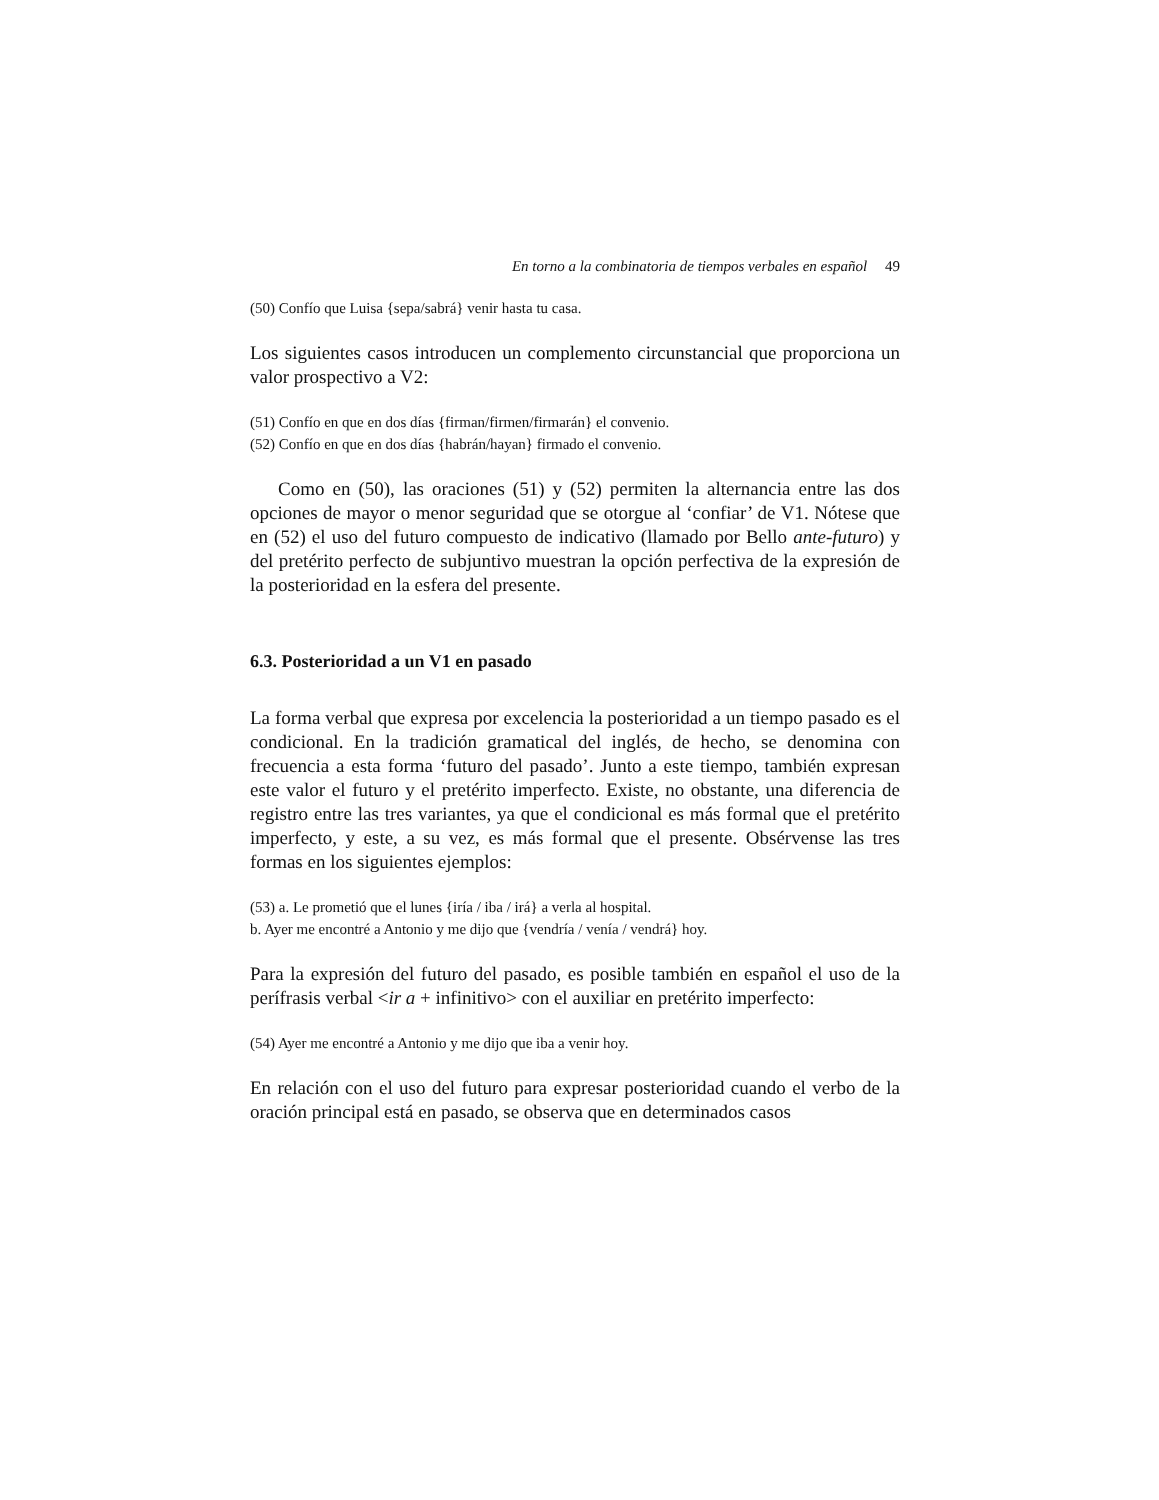En torno a la combinatoria de tiempos verbales en español 49
(50) Confío que Luisa {sepa/sabrá} venir hasta tu casa.
Los siguientes casos introducen un complemento circunstancial que proporciona un valor prospectivo a V2:
(51) Confío en que en dos días {firman/firmen/firmarán} el convenio.
(52) Confío en que en dos días {habrán/hayan} firmado el convenio.
Como en (50), las oraciones (51) y (52) permiten la alternancia entre las dos opciones de mayor o menor seguridad que se otorgue al ‘confiar’ de V1. Nótese que en (52) el uso del futuro compuesto de indicativo (llamado por Bello ante-futuro) y del pretérito perfecto de subjuntivo muestran la opción perfectiva de la expresión de la posterioridad en la esfera del presente.
6.3. Posterioridad a un V1 en pasado
La forma verbal que expresa por excelencia la posterioridad a un tiempo pasado es el condicional. En la tradición gramatical del inglés, de hecho, se denomina con frecuencia a esta forma ‘futuro del pasado’. Junto a este tiempo, también expresan este valor el futuro y el pretérito imperfecto. Existe, no obstante, una diferencia de registro entre las tres variantes, ya que el condicional es más formal que el pretérito imperfecto, y este, a su vez, es más formal que el presente. Obsérvense las tres formas en los siguientes ejemplos:
(53) a. Le prometió que el lunes {iría / iba / irá} a verla al hospital.
b. Ayer me encontré a Antonio y me dijo que {vendría / venía / vendrá} hoy.
Para la expresión del futuro del pasado, es posible también en español el uso de la perífrasis verbal <ir a + infinitivo> con el auxiliar en pretérito imperfecto:
(54) Ayer me encontré a Antonio y me dijo que iba a venir hoy.
En relación con el uso del futuro para expresar posterioridad cuando el verbo de la oración principal está en pasado, se observa que en determinados casos